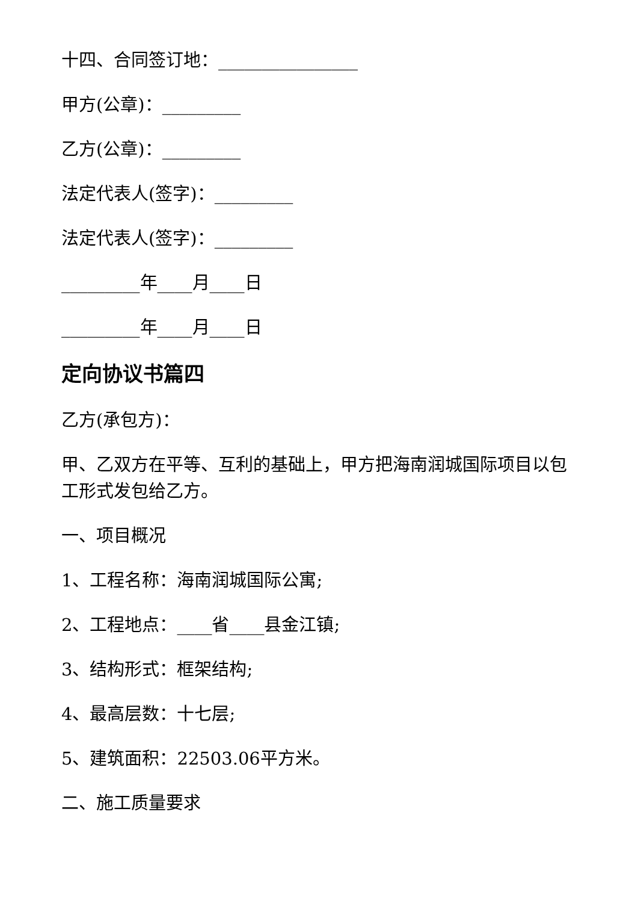十四、合同签订地：________________
甲方(公章)：_________
乙方(公章)：_________
法定代表人(签字)：_________
法定代表人(签字)：_________
_________年____月____日
_________年____月____日
定向协议书篇四
乙方(承包方)：
甲、乙双方在平等、互利的基础上，甲方把海南润城国际项目以包工形式发包给乙方。
一、项目概况
1、工程名称：海南润城国际公寓;
2、工程地点：____省____县金江镇;
3、结构形式：框架结构;
4、最高层数：十七层;
5、建筑面积：22503.06平方米。
二、施工质量要求